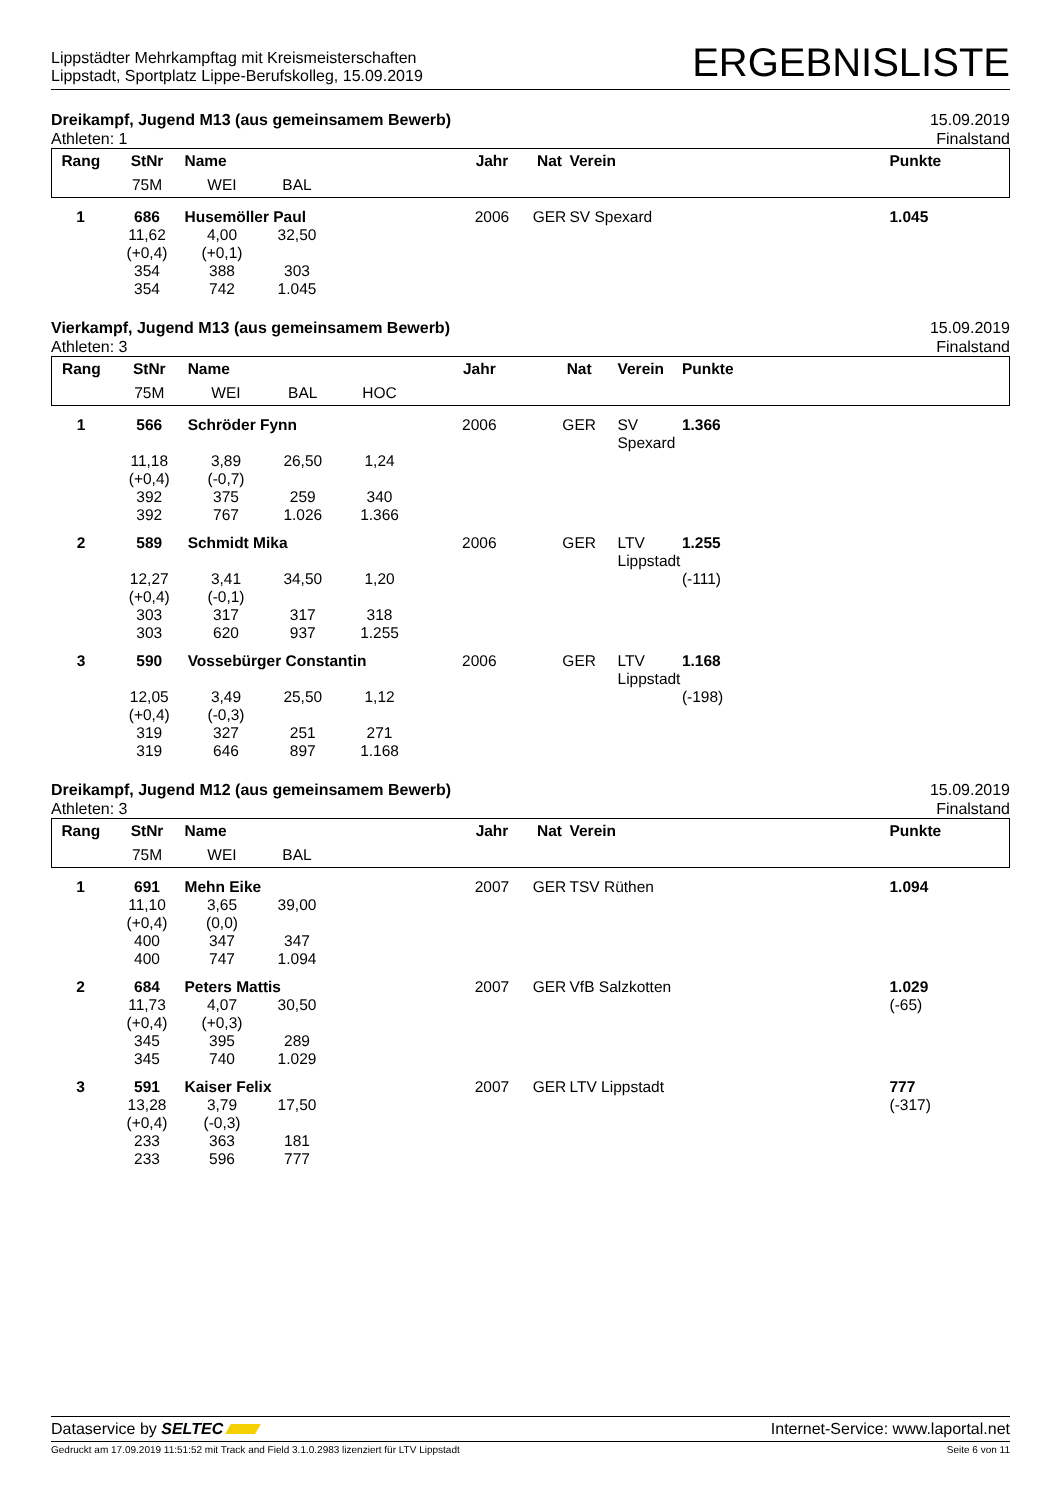Lippstädter Mehrkampftag mit Kreismeisterschaften
Lippstadt, Sportplatz Lippe-Berufskolleg, 15.09.2019
ERGEBNISLISTE
Dreikampf, Jugend M13 (aus gemeinsamem Bewerb) 15.09.2019
Athleten: 1 Finalstand
| Rang | StNr | Name | | | Jahr | Nat | Verein | Punkte |
| --- | --- | --- | --- | --- | --- | --- | --- | --- |
| | 75M | WEI | BAL | | | | | |
| 1 | 686 | Husemöller Paul | | | 2006 | GER | SV Spexard | 1.045 |
| | 11,62 (+0,4) 354 354 | 4,00 (+0,1) 388 742 | 32,50 303 1.045 | | | | | |
Vierkampf, Jugend M13 (aus gemeinsamem Bewerb) 15.09.2019
Athleten: 3 Finalstand
| Rang | StNr | Name | | | Jahr | Nat | Verein | Punkte |
| --- | --- | --- | --- | --- | --- | --- | --- | --- |
| | 75M | WEI | BAL | HOC | | | | |
| 1 | 566 | Schröder Fynn | | | 2006 | GER | SV Spexard | 1.366 |
| | 11,18 (+0,4) 392 392 | 3,89 (-0,7) 375 767 | 26,50 259 1.026 | 1,24 340 1.366 | | | | |
| 2 | 589 | Schmidt Mika | | | 2006 | GER | LTV Lippstadt | 1.255 |
| | 12,27 (+0,4) 303 303 | 3,41 (-0,1) 317 620 | 34,50 317 937 | 1,20 318 1.255 | | | | (-111) |
| 3 | 590 | Vossebürger Constantin | | | 2006 | GER | LTV Lippstadt | 1.168 |
| | 12,05 (+0,4) 319 319 | 3,49 (-0,3) 327 646 | 25,50 251 897 | 1,12 271 1.168 | | | | (-198) |
Dreikampf, Jugend M12 (aus gemeinsamem Bewerb) 15.09.2019
Athleten: 3 Finalstand
| Rang | StNr | Name | | | Jahr | Nat | Verein | Punkte |
| --- | --- | --- | --- | --- | --- | --- | --- | --- |
| | 75M | WEI | BAL | | | | | |
| 1 | 691 | Mehn Eike | | | 2007 | GER | TSV Rüthen | 1.094 |
| | 11,10 (+0,4) 400 400 | 3,65 (0,0) 347 747 | 39,00 347 1.094 | | | | | |
| 2 | 684 | Peters Mattis | | | 2007 | GER | VfB Salzkotten | 1.029 |
| | 11,73 (+0,4) 345 345 | 4,07 (+0,3) 395 740 | 30,50 289 1.029 | | | | | (-65) |
| 3 | 591 | Kaiser Felix | | | 2007 | GER | LTV Lippstadt | 777 |
| | 13,28 (+0,4) 233 233 | 3,79 (-0,3) 363 596 | 17,50 181 777 | | | | | (-317) |
Dataservice by SELTEC Internet-Service: www.laportal.net
Gedruckt am 17.09.2019 11:51:52 mit Track and Field 3.1.0.2983 lizenziert für LTV Lippstadt Seite 6 von 11